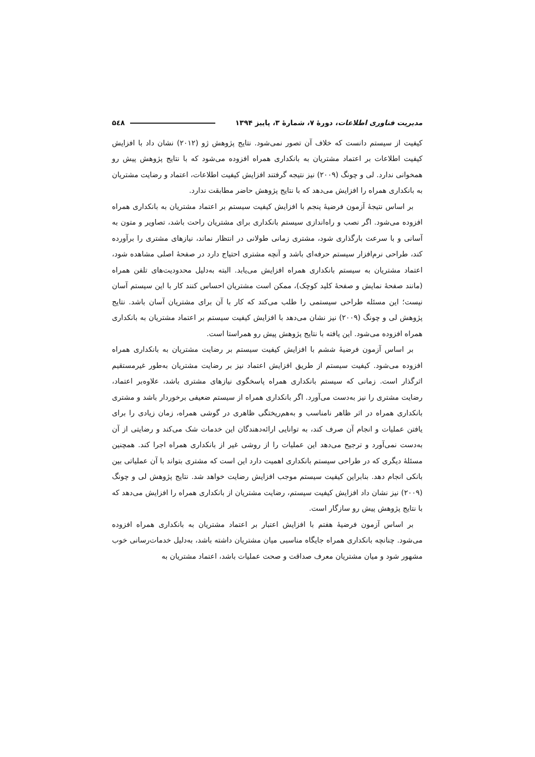مدیریت فناوری اطلاعات، دورهٔ ۷، شمارهٔ ۳، پاییز ۱۳۹۴ ۵٤۸
کیفیت از سیستم دانست که خلاف آن تصور نمی‌شود. نتایج پژوهش ژو (۲۰۱۲) نشان داد با افزایش کیفیت اطلاعات بر اعتماد مشتریان به بانکداری همراه افزوده می‌شود که با نتایج پژوهش پیش رو همخوانی ندارد. لی و چونگ (۲۰۰۹) نیز نتیجه گرفتند افزایش کیفیت اطلاعات، اعتماد و رضایت مشتریان به بانکداری همراه را افزایش می‌دهد که با نتایج پژوهش حاضر مطابقت ندارد.
بر اساس نتیجهٔ آزمون فرضیهٔ پنجم با افزایش کیفیت سیستم بر اعتماد مشتریان به بانکداری همراه افزوده می‌شود. اگر نصب و راه‌اندازی سیستم بانکداری برای مشتریان راحت باشد، تصاویر و متون به آسانی و با سرعت بارگذاری شود، مشتری زمانی طولانی در انتظار نماند، نیازهای مشتری را برآورده کند، طراحی نرم‌افزار سیستم حرفه‌ای باشد و آنچه مشتری احتیاج دارد در صفحهٔ اصلی مشاهده شود، اعتماد مشتریان به سیستم بانکداری همراه افزایش می‌یابد. البته به‌دلیل محدودیت‌های تلفن همراه (مانند صفحهٔ نمایش و صفحهٔ کلید کوچک)، ممکن است مشتریان احساس کنند کار با این سیستم آسان نیست؛ این مسئله طراحی سیستمی را طلب می‌کند که کار با آن برای مشتریان آسان باشد. نتایج پژوهش لی و چونگ (۲۰۰۹) نیز نشان می‌دهد با افزایش کیفیت سیستم بر اعتماد مشتریان به بانکداری همراه افزوده می‌شود. این یافته با نتایج پژوهش پیش رو همراستا است.
بر اساس آزمون فرضیهٔ ششم با افزایش کیفیت سیستم بر رضایت مشتریان به بانکداری همراه افزوده می‌شود. کیفیت سیستم از طریق افزایش اعتماد نیز بر رضایت مشتریان به‌طور غیرمستقیم اثرگذار است. زمانی که سیستم بانکداری همراه پاسخگوی نیازهای مشتری باشد، علاوه‌بر اعتماد، رضایت مشتری را نیز به‌دست می‌آورد. اگر بانکداری همراه از سیستم ضعیفی برخوردار باشد و مشتری بانکداری همراه در اثر ظاهر نامناسب و به‌هم‌ریختگی ظاهری در گوشی همراه، زمان زیادی را برای یافتن عملیات و انجام آن صرف کند، به توانایی ارائه‌دهندگان این خدمات شک می‌کند و رضایتی از آن به‌دست نمی‌آورد و ترجیح می‌دهد این عملیات را از روشی غیر از بانکداری همراه اجرا کند. همچنین مسئلهٔ دیگری که در طراحی سیستم بانکداری اهمیت دارد این است که مشتری بتواند با آن عملیاتی بین بانکی انجام دهد. بنابراین کیفیت سیستم موجب افزایش رضایت خواهد شد. نتایج پژوهش لی و چونگ (۲۰۰۹) نیز نشان داد افزایش کیفیت سیستم، رضایت مشتریان از بانکداری همراه را افزایش می‌دهد که با نتایج پژوهش پیش رو سازگار است.
بر اساس آزمون فرضیهٔ هفتم با افزایش اعتبار بر اعتماد مشتریان به بانکداری همراه افزوده می‌شود. چنانچه بانکداری همراه جایگاه مناسبی میان مشتریان داشته باشد، به‌دلیل خدمات‌رسانی خوب مشهور شود و میان مشتریان معرف صداقت و صحت عملیات باشد، اعتماد مشتریان به